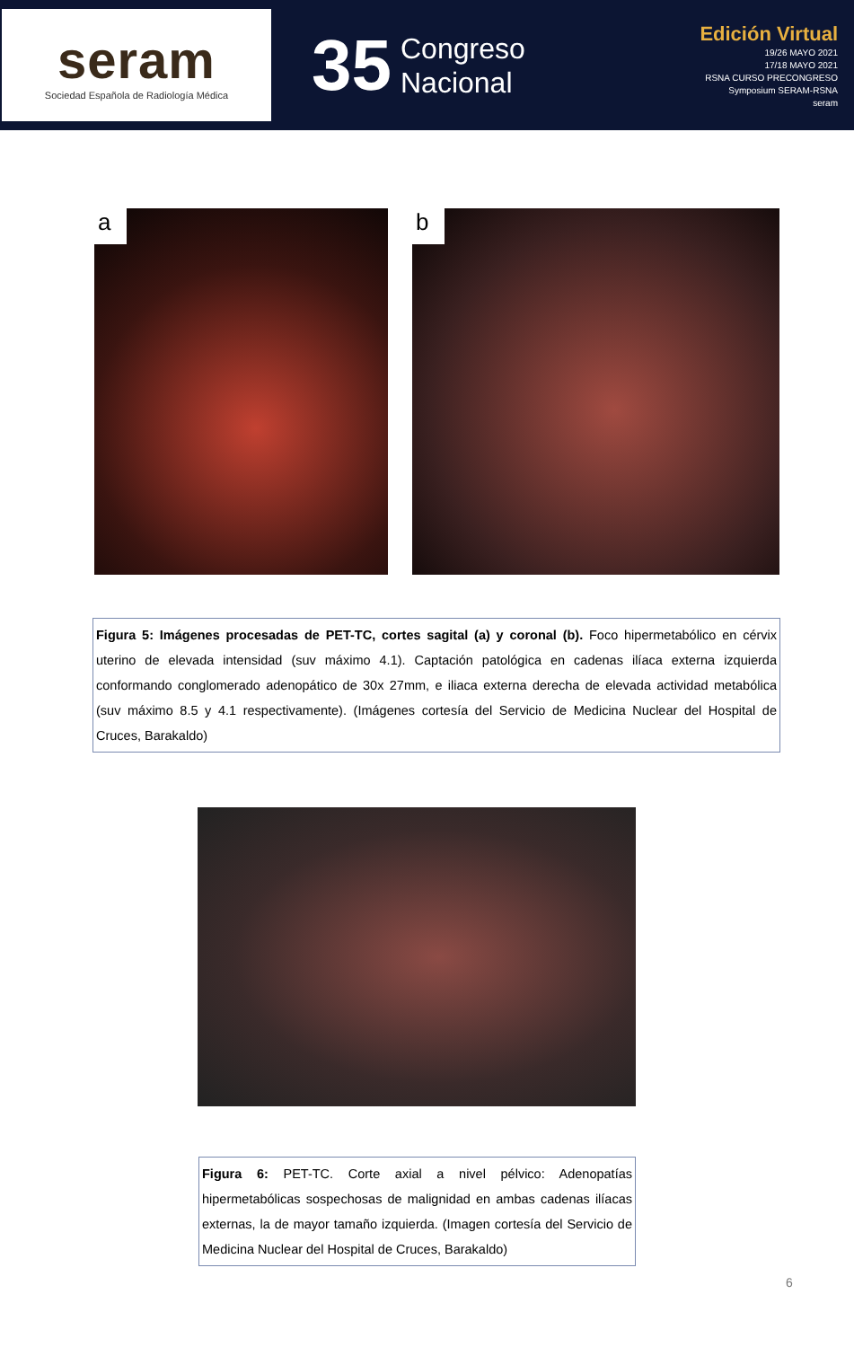seram
Sociedad Española de Radiología Médica
35
Congreso
Nacional
Edición Virtual
19/26 MAYO 2021
17/18 MAYO 2021
RSNA CURSO PRECONGRESO
Symposium SERAM-RSNA
seram
a
b
Figura 5: Imágenes procesadas de PET-TC, cortes sagital (a) y coronal (b). Foco hipermetabólico en cérvix uterino de elevada intensidad (suv máximo 4.1). Captación patológica en cadenas ilíaca externa izquierda conformando conglomerado adenopático de 30x 27mm, e iliaca externa derecha de elevada actividad metabólica (suv máximo 8.5 y 4.1 respectivamente). (Imágenes cortesía del Servicio de Medicina Nuclear del Hospital de Cruces, Barakaldo)
Figura 6: PET-TC. Corte axial a nivel pélvico: Adenopatías hipermetabólicas sospechosas de malignidad en ambas cadenas ilíacas externas, la de mayor tamaño izquierda. (Imagen cortesía del Servicio de Medicina Nuclear del Hospital de Cruces, Barakaldo)
6